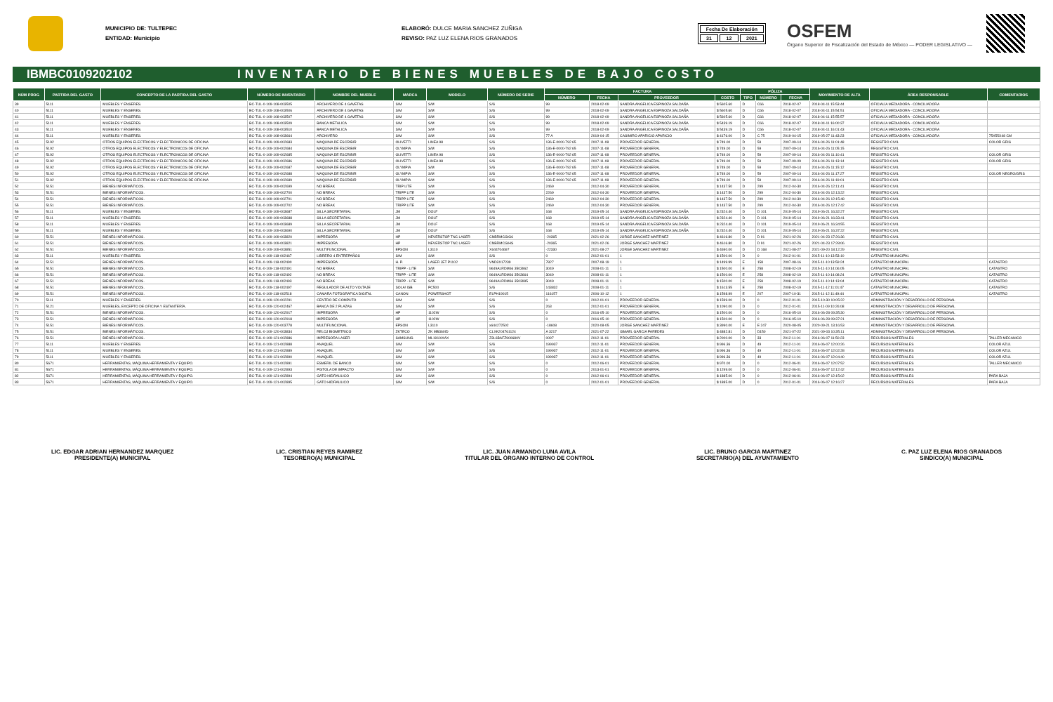MUNICIPIO DE: TULTEPEC
ENTIDAD: Municipio
ELABORÓ: DULCE MARIA SANCHEZ ZUÑIGA
REVISO: PAZ LUZ ELENA RIOS GRANADOS
| Fecha De Elaboración | | |
| 31 | 12 | 2021 |
OSFEM
Órgano Superior de Fiscalización del Estado de México — PODER LEGISLATIVO —
IBMBC0109202102
INVENTARIO DE BIENES MUEBLES DE BAJO COSTO
| NÚM PROG | PARTIDA DEL GASTO | CONCEPTO DE LA PARTIDA DEL GASTO | NÚMERO DE INVENTARIO | NOMBRE DEL MUEBLE | MARCA | MODELO | NÚMERO DE SERIE | FACTURA | | | | PÓLIZA | | | MOVIMIENTO DE ALTA | ÁREA RESPONSABLE | COMENTARIOS |
| --- | --- | --- | --- | --- | --- | --- | --- | --- | --- | --- | --- | --- | --- | --- | --- | --- | --- |
| | | | | | | | | NÚMERO | FECHA | PROVEEDOR | COSTO | TIPO | NÚMERO | FECHA | | | |
| 39 | 5111 | MUEBLES Y ENSERES. | BC-TUL-0-109-108-003505 | ARCHIVERO DE 4 GAVETAS | S/M | S/M | S/S | 99 | 2018-02-09 | SANDRA ANGELICA ESPINOZA SALDAÑA | $ 5605.60 | D | C66 | 2018-02-07 | 2018-04-11 15:53:44 | OFICIALÍA MEDIADORA - CONCILIADORA | |
| 40 | 5111 | MUEBLES Y ENSERES. | BC-TUL-0-109-108-003506 | ARCHIVERO DE 4 GAVETAS | S/M | S/M | S/S | 99 | 2018-02-09 | SANDRA ANGELICA ESPINOZA SALDAÑA | $ 5605.60 | D | C66 | 2018-02-07 | 2018-04-11 15:54:51 | OFICIALÍA MEDIADORA - CONCILIADORA | |
| 41 | 5111 | MUEBLES Y ENSERES. | BC-TUL-0-109-108-003507 | ARCHIVERO DE 4 GAVETAS | S/M | S/M | S/S | 99 | 2018-02-09 | SANDRA ANGELICA ESPINOZA SALDAÑA | $ 5605.60 | D | C66 | 2018-02-07 | 2018-04-11 15:55:57 | OFICIALÍA MEDIADORA - CONCILIADORA | |
| 42 | 5111 | MUEBLES Y ENSERES. | BC-TUL-0-109-108-003509 | BANCA METALICA | S/M | S/M | S/S | 99 | 2018-02-09 | SANDRA ANGELICA ESPINOZA SALDAÑA | $ 5439.19 | D | C66 | 2018-02-07 | 2018-04-11 16:00:37 | OFICIALÍA MEDIADORA - CONCILIADORA | |
| 43 | 5111 | MUEBLES Y ENSERES. | BC-TUL-0-109-108-003510 | BANCA METALICA | S/M | S/M | S/S | 99 | 2018-02-09 | SANDRA ANGELICA ESPINOZA SALDAÑA | $ 5439.19 | D | C66 | 2018-02-07 | 2018-04-11 16:01:43 | OFICIALÍA MEDIADORA - CONCILIADORA | |
| 44 | 5111 | MUEBLES Y ENSERES. | BC-TUL-0-109-108-003664 | ARCHIVERO | S/M | S/M | S/S | 77 A | 2019-04-15 | CASIMIRO APARICIO APARICIO | $ 4176.00 | D | C 75 | 2019-04-15 | 2019-05-27 11:43:23 | OFICIALÍA MEDIADORA - CONCILIADORA | 75X55X48 CM |
| 45 | 5192 | OTROS EQUIPOS ELECTRICOS Y ELECTRONICOS DE OFICINA | BC-TUL-0-109-109-002683 | MAQUINA DE ESCRIBIR | OLIVETTI | LINEA 98 | S/S | 136-E-0000-792 65 | 2007-11-08 | PROVEEDOR GENERAL | $ 749.00 | D | 59 | 2007-09-14 | 2016-04-26 11:01:48 | REGISTRO CIVIL | COLOR GRIS |
| 46 | 5192 | OTROS EQUIPOS ELECTRICOS Y ELECTRONICOS DE OFICINA | BC-TUL-0-109-109-002684 | MAQUINA DE ESCRIBIR | OLYMPIA | S/M | S/S | 136-E-0000-792 65 | 2007-11-08 | PROVEEDOR GENERAL | $ 749.00 | D | 59 | 2007-09-14 | 2016-04-26 11:05:15 | REGISTRO CIVIL | |
| 47 | 5192 | OTROS EQUIPOS ELECTRICOS Y ELECTRONICOS DE OFICINA | BC-TUL-0-109-109-002685 | MAQUINA DE ESCRIBIR | OLIVETTI | LINEA 98 | S/S | 136-E-0000-792 65 | 2007-11-08 | PROVEEDOR GENERAL | $ 749.00 | D | 59 | 2007-09-14 | 2016-04-26 11:10:41 | REGISTRO CIVIL | COLOR GRIS |
| 48 | 5192 | OTROS EQUIPOS ELECTRICOS Y ELECTRONICOS DE OFICINA | BC-TUL-0-109-109-002686 | MAQUINA DE ESCRIBIR | OLIVETTI | LINEA 98 | S/S | 136-E-0000-792 65 | 2007-11-08 | PROVEEDOR GENERAL | $ 749.00 | D | 59 | 2007-09-09 | 2016-04-26 11:13:14 | REGISTRO CIVIL | COLOR GRIS |
| 49 | 5192 | OTROS EQUIPOS ELECTRICOS Y ELECTRONICOS DE OFICINA | BC-TUL-0-109-109-002687 | MAQUINA DE ESCRIBIR | OLYMPIA | S/M | S/S | 136-E-0000-792 65 | 2007-11-08 | PROVEEDOR GENERAL | $ 749.00 | D | 59 | 2007-09-14 | 2016-04-26 11:15:12 | REGISTRO CIVIL | |
| 50 | 5192 | OTROS EQUIPOS ELECTRICOS Y ELECTRONICOS DE OFICINA | BC-TUL-0-109-109-002688 | MAQUINA DE ESCRIBIR | OLYMPIA | S/M | S/S | 136-E-0000-792 65 | 2007-11-08 | PROVEEDOR GENERAL | $ 749.00 | D | 59 | 2007-09-14 | 2016-04-26 11:17:27 | REGISTRO CIVIL | COLOR NEGRO/GRIS |
| 51 | 5192 | OTROS EQUIPOS ELECTRICOS Y ELECTRONICOS DE OFICINA | BC-TUL-0-109-109-002689 | MAQUINA DE ESCRIBIR | OLYMPIA | S/M | S/S | 136-E-0000-792 65 | 2007-11-08 | PROVEEDOR GENERAL | $ 749.00 | D | 59 | 2007-09-14 | 2016-04-26 11:19:01 | REGISTRO CIVIL | |
| 52 | 5151 | BIENES INFORMÁTICOS. | BC-TUL-0-109-109-002699 | NO BREAK | TRIP LITE | S/M | S/S | 2469 | 2012-04-30 | PROVEEDOR GENERAL | $ 1437.50 | D | 299 | 2012-04-30 | 2016-04-26 12:11:41 | REGISTRO CIVIL | |
| 53 | 5151 | BIENES INFORMÁTICOS. | BC-TUL-0-109-109-002700 | NO BREAK | TRIPP LITE | S/M | S/S | 2269 | 2012-04-30 | PROVEEDOR GENERAL | $ 1437.50 | D | 299 | 2012-04-30 | 2016-04-26 12:13:22 | REGISTRO CIVIL | |
| 54 | 5151 | BIENES INFORMÁTICOS. | BC-TUL-0-109-109-002701 | NO BREAK | TRIPP LITE | S/M | S/S | 2469 | 2012-04-30 | PROVEEDOR GENERAL | $ 1437.50 | D | 299 | 2012-04-30 | 2016-04-26 12:15:48 | REGISTRO CIVIL | |
| 55 | 5151 | BIENES INFORMÁTICOS. | BC-TUL-0-109-109-002702 | NO BREAK | TRIPP LITE | S/M | S/S | 2469 | 2012-04-30 | PROVEEDOR GENERAL | $ 1437.50 | D | 299 | 2012-04-30 | 2016-04-26 12:17:42 | REGISTRO CIVIL | |
| 56 | 5111 | MUEBLES Y ENSERES. | BC-TUL-0-109-109-003687 | SILLA SECRETARIAL | JM | DOLF | S/S | 168 | 2019-05-14 | SANDRA ANGELICA ESPINOZA SALDAÑA | $ 2324.40 | D | D 101 | 2019-05-14 | 2019-06-21 16:32:27 | REGISTRO CIVIL | |
| 57 | 5111 | MUEBLES Y ENSERES. | BC-TUL-0-109-109-003688 | SILLA SECRETARIAL | JM | DOLF | S/S | 168 | 2019-05-14 | SANDRA ANGELICA ESPINOZA SALDAÑA | $ 2324.40 | D | D 101 | 2019-05-14 | 2019-06-21 16:33:41 | REGISTRO CIVIL | |
| 58 | 5111 | MUEBLES Y ENSERES. | BC-TUL-0-109-109-003689 | SILLA SECRETARIAL | JM | DOLF | S/S | 168 | 2019-05-14 | SANDRA ANGELICA ESPINOZA SALDAÑA | $ 2324.40 | D | D 101 | 2019-05-14 | 2019-06-21 16:34:55 | REGISTRO CIVIL | |
| 59 | 5111 | MUEBLES Y ENSERES. | BC-TUL-0-109-109-003690 | SILLA SECRETARIAL | JM | DOLF | S/S | 168 | 2019-05-14 | SANDRA ANGELICA ESPINOZA SALDAÑA | $ 2324.40 | D | D 101 | 2019-05-14 | 2019-06-21 16:37:22 | REGISTRO CIVIL | |
| 60 | 5151 | BIENES INFORMÁTICOS. | BC-TUL-0-109-109-003820 | IMPRESORA | HP | NEVERSTOP TNC LASER | CNBRMCGIG6 | -20365 | 2021-02-26 | JORGE SANCHEZ MARTINEZ | $ 4616.80 | D | D 91 | 2021-02-26 | 2021-04-23 17:26:36 | REGISTRO CIVIL | |
| 61 | 5151 | BIENES INFORMÁTICOS. | BC-TUL-0-109-109-003821 | IMPRESORA | HP | NEVERSTOP TNC LASER | CNBRMCGIHS | -20365 | 2021-02-26 | JORGE SANCHEZ MARTINEZ | $ 4616.80 | D | D 91 | 2021-02-26 | 2021-04-23 17:28:06 | REGISTRO CIVIL | |
| 62 | 5151 | BIENES INFORMÁTICOS. | BC-TUL-0-109-109-003851 | MULTIFUNCIONAL | EPSON | L3110 | X644704697 | -22330 | 2021-08-27 | JORGE SANCHEZ MARTINEZ | $ 4690.00 | D | D 168 | 2021-08-27 | 2021-09-20 18:12:29 | REGISTRO CIVIL | |
| 63 | 5111 | MUEBLES Y ENSERES. | BC-TUL-0-109-118-002467 | LIBRERO 4 ENTREPAÑOS | S/M | S/M | S/S | 0 | 2012-01-01 | 1 | $ 1500.00 | D | 0 | 2012-01-01 | 2015-11-10 13:53:10 | CATASTRO MUNICIPAL | |
| 64 | 5151 | BIENES INFORMÁTICOS. | BC-TUL-0-109-118-002490 | IMPRESORA | H. P. | LASER JET P1102 | VND3X17239 | 7827 | 2007-08-19 | 1 | $ 1499.99 | E | 158 | 2007-08-16 | 2015-11-10 13:59:24 | CATASTRO MUNICIPAL | CATASTRO |
| 65 | 5151 | BIENES INFORMÁTICOS. | BC-TUL-0-109-118-002491 | NO BREAK | TRIPP - LITE | S/M | 9649ALRDM66 3503962 | 3049 | 2008-01-11 | 1 | $ 1500.00 | E | 258 | 2008-02-19 | 2015-11-10 14:06:05 | CATASTRO MUNICIPAL | CATASTRO |
| 66 | 5151 | BIENES INFORMÁTICOS. | BC-TUL-0-109-118-002492 | NO BREAK | TRIPP - LITE | S/M | 9649ALRDM66 3503664 | 3049 | 2008-01-11 | 1 | $ 1500.00 | E | 258 | 2008-02-19 | 2015-11-10 14:08:24 | CATASTRO MUNICIPAL | CATASTRO |
| 67 | 5151 | BIENES INFORMÁTICOS. | BC-TUL-0-109-118-002493 | NO BREAK | TRIPP - LITE | S/M | 9649ALRDM66 3503995 | 3049 | 2008-01-11 | 1 | $ 1500.00 | E | 258 | 2008-02-19 | 2015-11-10 14:13:04 | CATASTRO MUNICIPAL | CATASTRO |
| 68 | 5151 | BIENES INFORMÁTICOS. | BC-TUL-0-109-118-002497 | REGULADOR DE ALTO VOLTAJE | SOLA! ISB | PC500 | S/S | 143832 | 2008-01-11 | 1 | $ 1613.55 | E | 258 | 2008-02-19 | 2015-11-12 11:01:47 | CATASTRO MUNICIPAL | CATASTRO |
| 69 | 5151 | BIENES INFORMÁTICOS. | BC-TUL-0-109-118-002518 | CAMARA FOTOGRAFICA DIGITAL | CANON | POWERSHOT | ELPH19015 | 116157 | 2006-10-12 | 1 | $ 1598.99 | E | 207 | 2007-10-31 | 2015-11-12 11:49:44 | CATASTRO MUNICIPAL | CATASTRO |
| 70 | 5111 | MUEBLES Y ENSERES. | BC-TUL-0-109-120-002291 | CENTRO DE COMPUTO | S/M | S/M | S/S | 0 | 2012-01-01 | PROVEEDOR GENERAL | $ 1599.00 | D | 0 | 2012-01-01 | 2015-10-30 10:05:22 | ADMINISTRACIÓN Y DESARROLLO DE PERSONAL | |
| 71 | 5121 | MUEBLES, EXCEPTO DE OFICINA Y ESTANTERÍA. | BC-TUL-0-109-120-002467 | BANCA DE 2 PLAZAS | S/M | S/M | S/S | 263 | 2012-01-01 | PROVEEDOR GENERAL | $ 1090.00 | D | 0 | 2012-01-01 | 2015-11-09 10:26:08 | ADMINISTRACIÓN Y DESARROLLO DE PERSONAL | |
| 72 | 5151 | BIENES INFORMÁTICOS. | BC-TUL-0-109-120-002917 | IMPRESORA | HP | 1102W | S/S | 0 | 2016-05-10 | PROVEEDOR GENERAL | $ 1500.00 | D | 0 | 2016-05-10 | 2016-06-28 09:35:30 | ADMINISTRACIÓN Y DESARROLLO DE PERSONAL | |
| 73 | 5151 | BIENES INFORMÁTICOS. | BC-TUL-0-109-120-002918 | IMPRESORA | HP | 1102W | S/S | 0 | 2016-05-10 | PROVEEDOR GENERAL | $ 1500.00 | D | 0 | 2016-05-10 | 2016-06-28 09:37:21 | ADMINISTRACIÓN Y DESARROLLO DE PERSONAL | |
| 74 | 5151 | BIENES INFORMÁTICOS. | BC-TUL-0-109-120-003778 | MULTIFUNCIONAL | EPSON | L3110 | x644272502 | -18608 | 2020-08-05 | JORGE SANCHEZ MARTINEZ | $ 3990.00 | E | E 247 | 2020-08-05 | 2020-09-21 13:16:53 | ADMINISTRACIÓN Y DESARROLLO DE PERSONAL | |
| 75 | 5151 | BIENES INFORMÁTICOS. | BC-TUL-0-109-120-003834 | RELOJ BIOMETRICO | ZKTECO | ZK MB360ID | CLXK204761124 | A 3217 | 2021-07-22 | ISMAEL GARCIA PAREDES | $ 4882.81 | D | D150 | 2021-07-22 | 2021-09-03 10:35:11 | ADMINISTRACIÓN Y DESARROLLO DE PERSONAL | |
| 76 | 5151 | BIENES INFORMÁTICOS. | BC-TUL-0-109-121-002886 | IMPRESORA LASER | SAMSUNG | ML1910/XAX | Z3L6BAFZ900680V | 0097 | 2012-11-01 | PROVEEDOR GENERAL | $ 2000.00 | D | 33 | 2012-11-01 | 2016-06-07 11:50:23 | RECURSOS MATERIALES | TALLER MECANICO |
| 77 | 5111 | MUEBLES Y ENSERES. | BC-TUL-0-109-121-002888 | ANAQUEL | S/M | S/M | S/S | 199937 | 2012-11-01 | PROVEEDOR GENERAL | $ 996.36 | D | 49 | 2012-11-01 | 2016-06-07 12:00:26 | RECURSOS MATERIALES | COLOR AZUL |
| 78 | 5111 | MUEBLES Y ENSERES. | BC-TUL-0-109-121-002889 | ANAQUEL | S/M | S/M | S/S | 199937 | 2012-11-01 | PROVEEDOR GENERAL | $ 996.36 | D | 49 | 2012-11-01 | 2016-06-07 12:02:28 | RECURSOS MATERIALES | COLOR AZUL |
| 79 | 5111 | MUEBLES Y ENSERES. | BC-TUL-0-109-121-002890 | ANAQUEL | S/M | S/M | S/S | 199937 | 2012-11-01 | PROVEEDOR GENERAL | $ 996.36 | D | 49 | 2012-11-01 | 2016-06-07 12:04:40 | RECURSOS MATERIALES | COLOR AZUL |
| 80 | 5671 | HERRAMIENTAS, MÁQUINA HERRAMIENTA Y EQUIPO. | BC-TUL-0-109-121-002891 | ESMERIL DE BANCO | S/M | S/M | S/S | 0 | 2012-06-01 | PROVEEDOR GENERAL | $ 970.00 | D | 0 | 2012-06-01 | 2016-06-07 12:07:52 | RECURSOS MATERIALES | TALLER MECANICO |
| 81 | 5671 | HERRAMIENTAS, MÁQUINA HERRAMIENTA Y EQUIPO. | BC-TUL-0-109-121-002893 | PISTOLA DE IMPACTO | S/M | S/M | S/S | 0 | 2013-01-01 | PROVEEDOR GENERAL | $ 1299.00 | D | 0 | 2012-06-01 | 2016-06-07 12:12:42 | RECURSOS MATERIALES | |
| 82 | 5671 | HERRAMIENTAS, MÁQUINA HERRAMIENTA Y EQUIPO. | BC-TUL-0-109-121-002894 | GATO HIDRAULICO | S/M | S/M | S/S | 0 | 2012-06-01 | PROVEEDOR GENERAL | $ 1885.00 | D | 0 | 2012-06-01 | 2016-06-07 12:15:02 | RECURSOS MATERIALES | PARA BAJA |
| 83 | 5671 | HERRAMIENTAS, MÁQUINA HERRAMIENTA Y EQUIPO. | BC-TUL-0-109-121-002895 | GATO HIDRAULICO | S/M | S/M | S/S | 0 | 2012-01-01 | PROVEEDOR GENERAL | $ 1885.00 | D | 0 | 2012-01-01 | 2016-06-07 12:16:27 | RECURSOS MATERIALES | PARA BAJA |
LIC. EDGAR ADRIAN HERNANDEZ MARQUEZ
PRESIDENTE(A) MUNICIPAL
LIC. CRISTIAN REYES RAMIREZ
TESORERO(A) MUNICIPAL
LIC. JUAN ARMANDO LUNA AVILA
TITULAR DEL ÓRGANO INTERNO DE CONTROL
LIC. BRUNO GARCIA MARTINEZ
SECRETARIO(A) DEL AYUNTAMIENTO
C. PAZ LUZ ELENA RIOS GRANADOS
SINDICO(A) MUNICIPAL